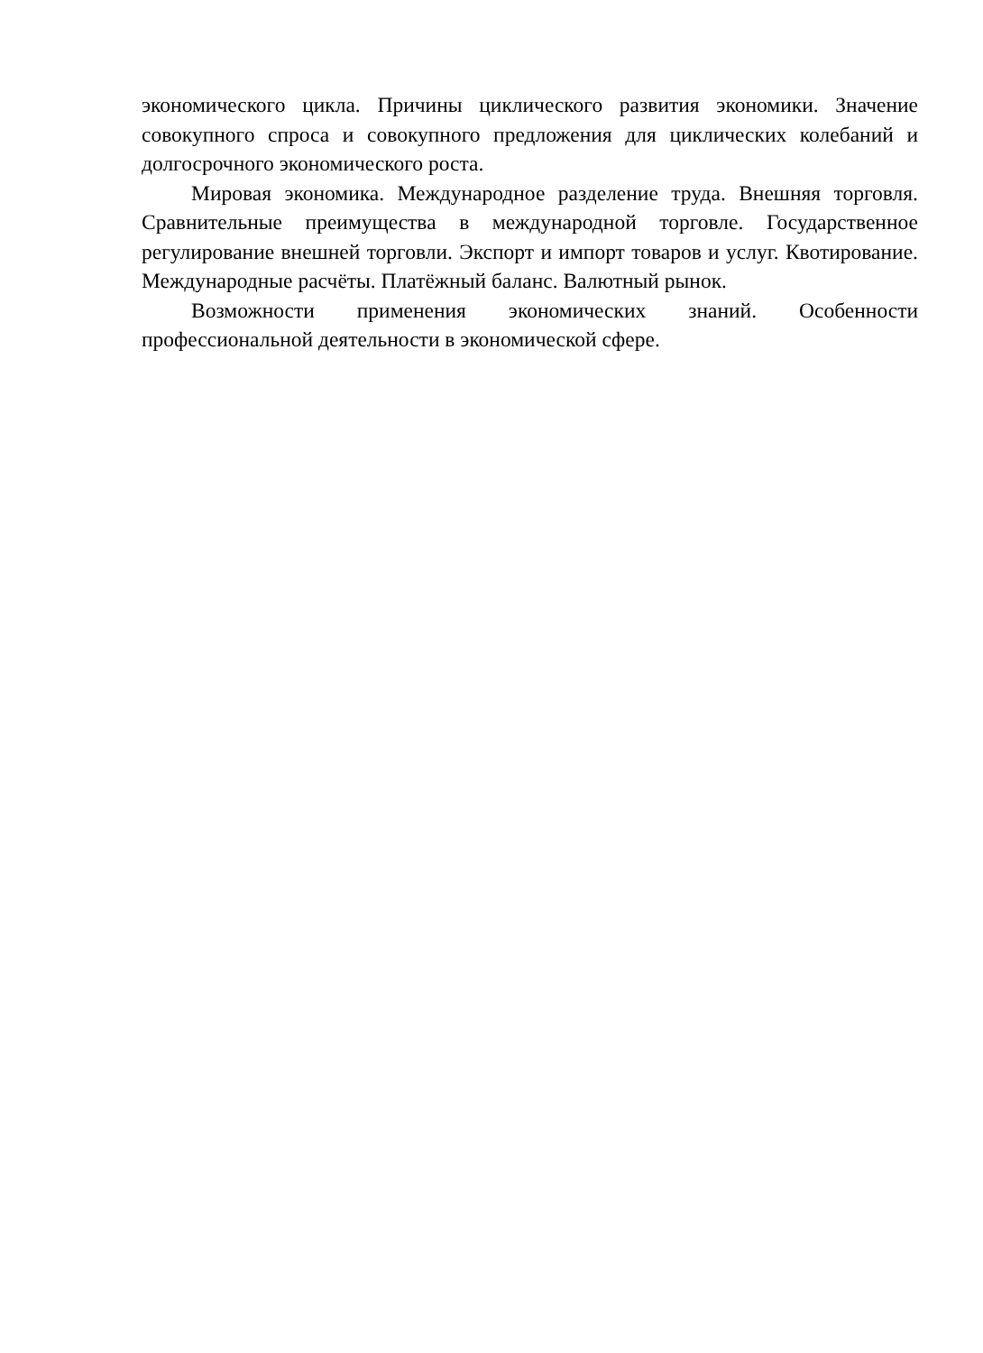экономического цикла. Причины циклического развития экономики. Значение совокупного спроса и совокупного предложения для циклических колебаний и долгосрочного экономического роста.
Мировая экономика. Международное разделение труда. Внешняя торговля. Сравнительные преимущества в международной торговле. Государственное регулирование внешней торговли. Экспорт и импорт товаров и услуг. Квотирование. Международные расчёты. Платёжный баланс. Валютный рынок.
Возможности применения экономических знаний. Особенности профессиональной деятельности в экономической сфере.